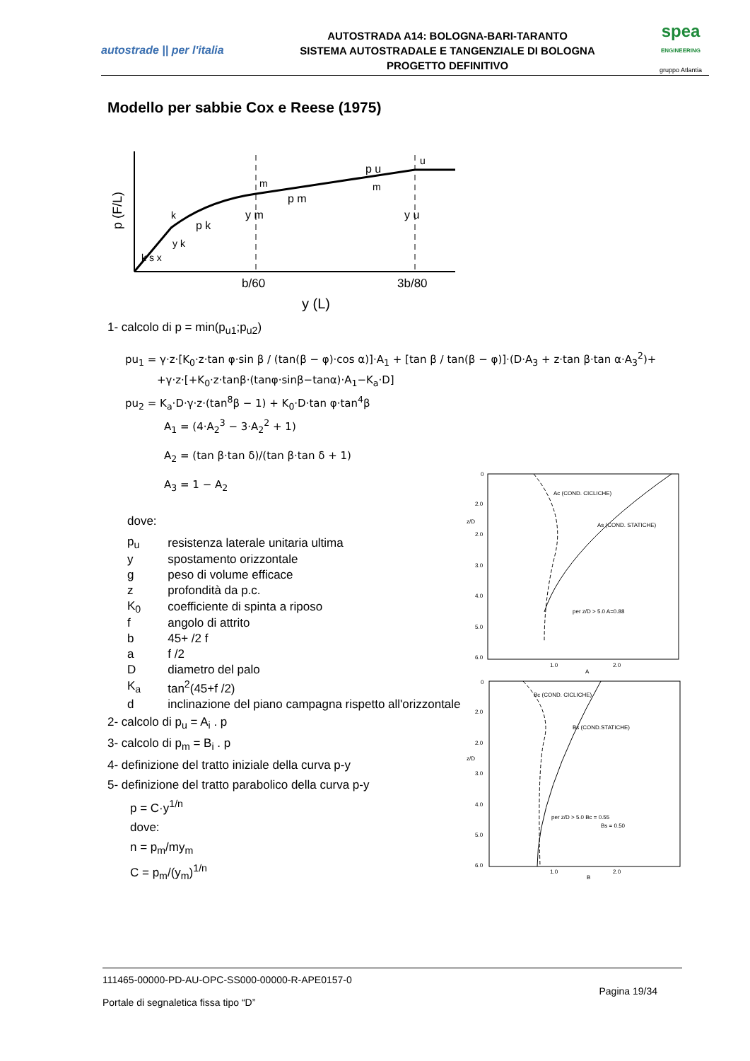autostrade || per l'italia
AUTOSTRADA A14: BOLOGNA-BARI-TARANTO
SISTEMA AUTOSTRADALE E TANGENZIALE DI BOLOGNA
PROGETTO DEFINITIVO
spea
ENGINEERING
gruppo Atlantia
Modello per sabbie Cox e Reese (1975)
p (F/L)
k
p k
y k
k s x
m
p m
y m
p u
u
m
y u
b/60
3b/80
y (L)
1- calcolo di p = min(p<sub>u1</sub>;p<sub>u2</sub>)
pu<sub>1</sub> = γ·z·[K<sub>0</sub>·z·tan φ·sin β / (tan(β − φ)·cos α)]·A<sub>1</sub> + [tan β / tan(β − φ)]·(D·A<sub>3</sub> + z·tan β·tan α·A<sub>3</sub><sup>2</sup>)+
+γ·z·[+K<sub>0</sub>·z·tanβ·(tanφ·sinβ−tanα)·A<sub>1</sub>−K<sub>a</sub>·D]
pu<sub>2</sub> = K<sub>a</sub>·D·γ·z·(tan<sup>8</sup>β − 1) + K<sub>0</sub>·D·tan φ·tan<sup>4</sup>β
A<sub>1</sub> = (4·A<sub>2</sub><sup>3</sup> − 3·A<sub>2</sub><sup>2</sup> + 1)
A<sub>2</sub> = (tan β·tan δ)/(tan β·tan δ + 1)
A<sub>3</sub> = 1 − A<sub>2</sub>
dove:
| p<sub>u</sub> | resistenza laterale unitaria ultima |
| y | spostamento orizzontale |
| g | peso di volume efficace |
| z | profondità da p.c. |
| K<sub>0</sub> | coefficiente di spinta a riposo |
| f | angolo di attrito |
| b | 45+ /2 f |
| a | f /2 |
| D | diametro del palo |
| K<sub>a</sub> | tan<sup>2</sup>(45+f /2) |
| d | inclinazione del piano campagna rispetto all'orizzontale |
2- calcolo di p<sub>u</sub> = A<sub>i</sub> . p
3- calcolo di p<sub>m</sub> = B<sub>i</sub> . p
4- definizione del tratto iniziale della curva p-y
5- definizione del tratto parabolico della curva p-y
p = C·y<sup>1/n</sup>
dove:
n = p<sub>m</sub>/my<sub>m</sub>
C = p<sub>m</sub>/(y<sub>m</sub>)<sup>1/n</sup>
Ac (COND. CICLICHE)
As (COND. STATICHE)
per z/D > 5.0 A=0.88
0
2.0
2.0
3.0
4.0
5.0
6.0
z/D
1.0
2.0
A
Bc (COND. CICLICHE)
Bs (COND.STATICHE)
per z/D > 5.0 Bc = 0.55
Bs = 0.50
0
2.0
2.0
3.0
4.0
5.0
6.0
z/D
1.0
2.0
B
111465-00000-PD-AU-OPC-SS000-00000-R-APE0157-0
Pagina 19/34
Portale di segnaletica fissa tipo “D”